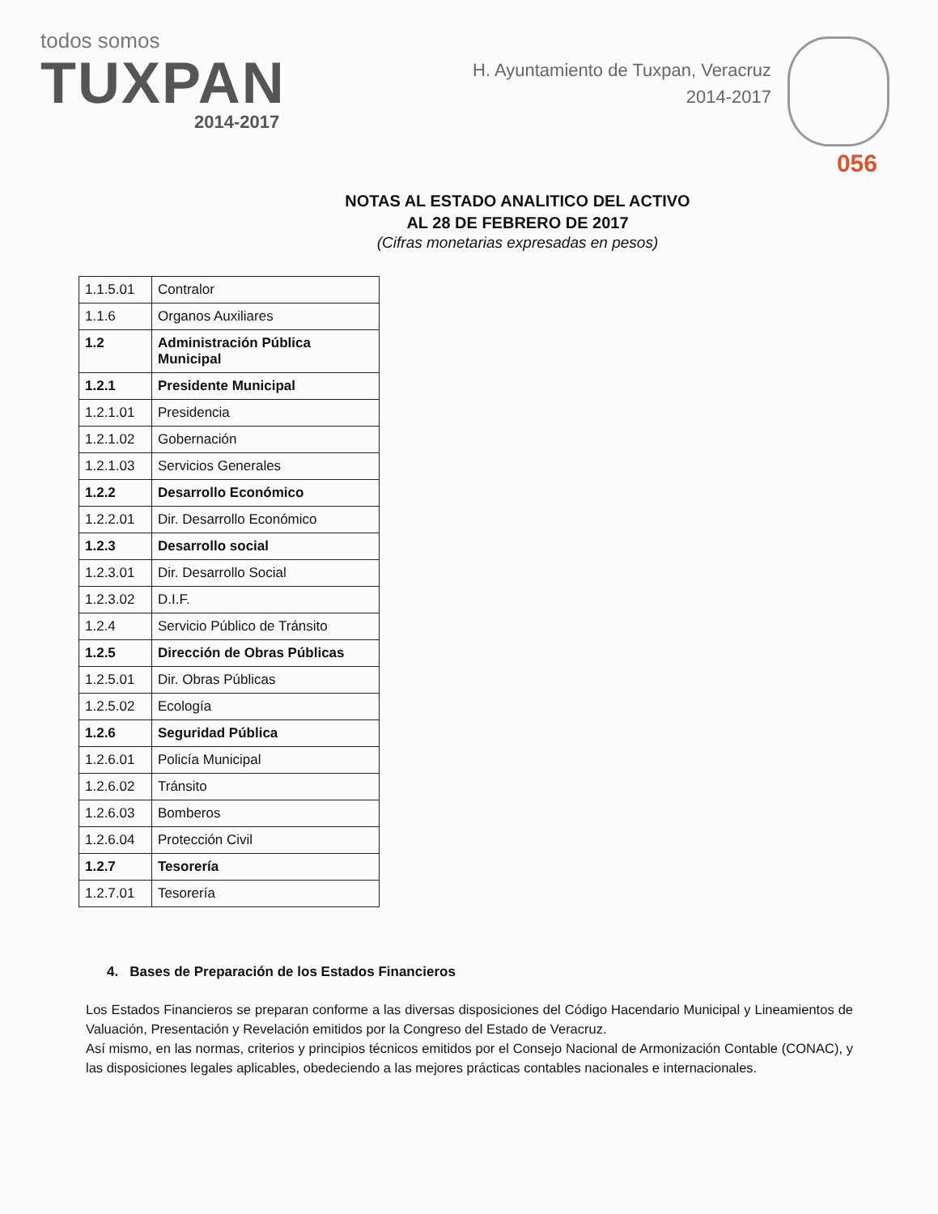todos somos
TUXPAN
2014-2017
H. Ayuntamiento de Tuxpan, Veracruz
2014-2017
056
NOTAS AL ESTADO ANALITICO DEL ACTIVO
AL 28 DE FEBRERO DE 2017
(Cifras monetarias expresadas en pesos)
| 1.1.5.01 | Contralor |
| 1.1.6 | Organos Auxiliares |
| 1.2 | Administración Pública Municipal |
| 1.2.1 | Presidente Municipal |
| 1.2.1.01 | Presidencia |
| 1.2.1.02 | Gobernación |
| 1.2.1.03 | Servicios Generales |
| 1.2.2 | Desarrollo Económico |
| 1.2.2.01 | Dir. Desarrollo Económico |
| 1.2.3 | Desarrollo social |
| 1.2.3.01 | Dir. Desarrollo Social |
| 1.2.3.02 | D.I.F. |
| 1.2.4 | Servicio Público de Tránsito |
| 1.2.5 | Dirección de Obras Públicas |
| 1.2.5.01 | Dir. Obras Públicas |
| 1.2.5.02 | Ecología |
| 1.2.6 | Seguridad Pública |
| 1.2.6.01 | Policía Municipal |
| 1.2.6.02 | Tránsito |
| 1.2.6.03 | Bomberos |
| 1.2.6.04 | Protección Civil |
| 1.2.7 | Tesorería |
| 1.2.7.01 | Tesorería |
4. Bases de Preparación de los Estados Financieros
Los Estados Financieros se preparan conforme a las diversas disposiciones del Código Hacendario Municipal y Lineamientos de Valuación, Presentación y Revelación emitidos por la Congreso del Estado de Veracruz.
Así mismo, en las normas, criterios y principios técnicos emitidos por el Consejo Nacional de Armonización Contable (CONAC), y las disposiciones legales aplicables, obedeciendo a las mejores prácticas contables nacionales e internacionales.